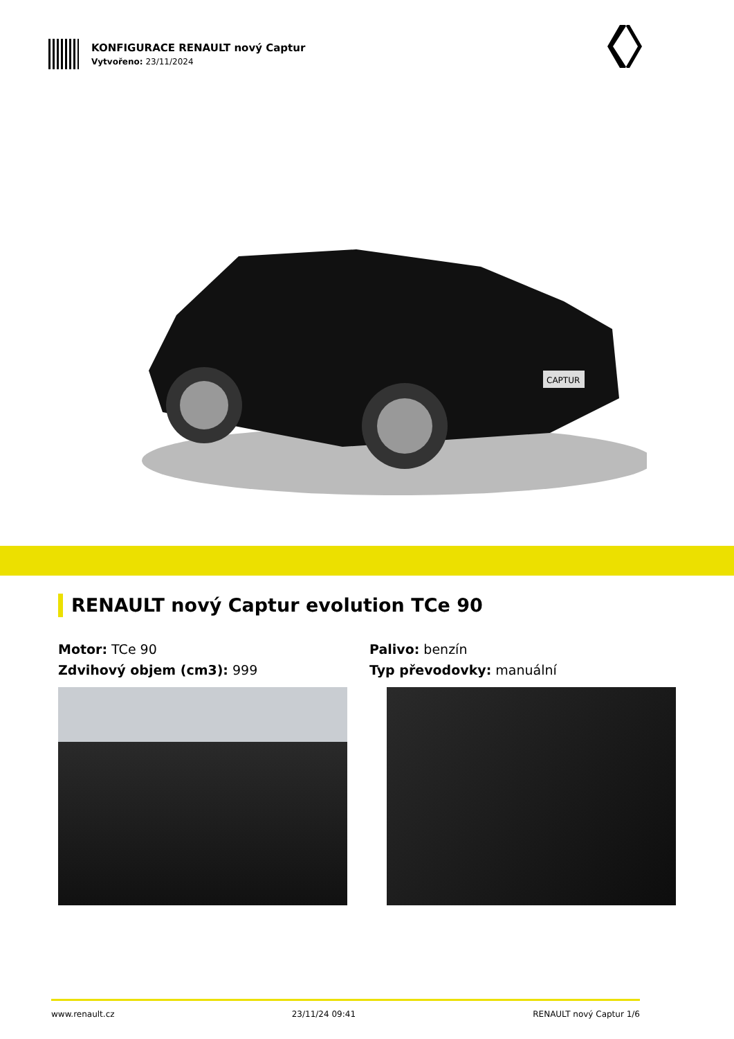KONFIGURACE RENAULT nový Captur
Vytvořeno: 23/11/2024
CAPTUR
RENAULT nový Captur evolution TCe 90
Motor: TCe 90
Zdvihový objem (cm3): 999
Palivo: benzín
Typ převodovky: manuální
www.renault.cz 23/11/24 09:41 RENAULT nový Captur 1/6